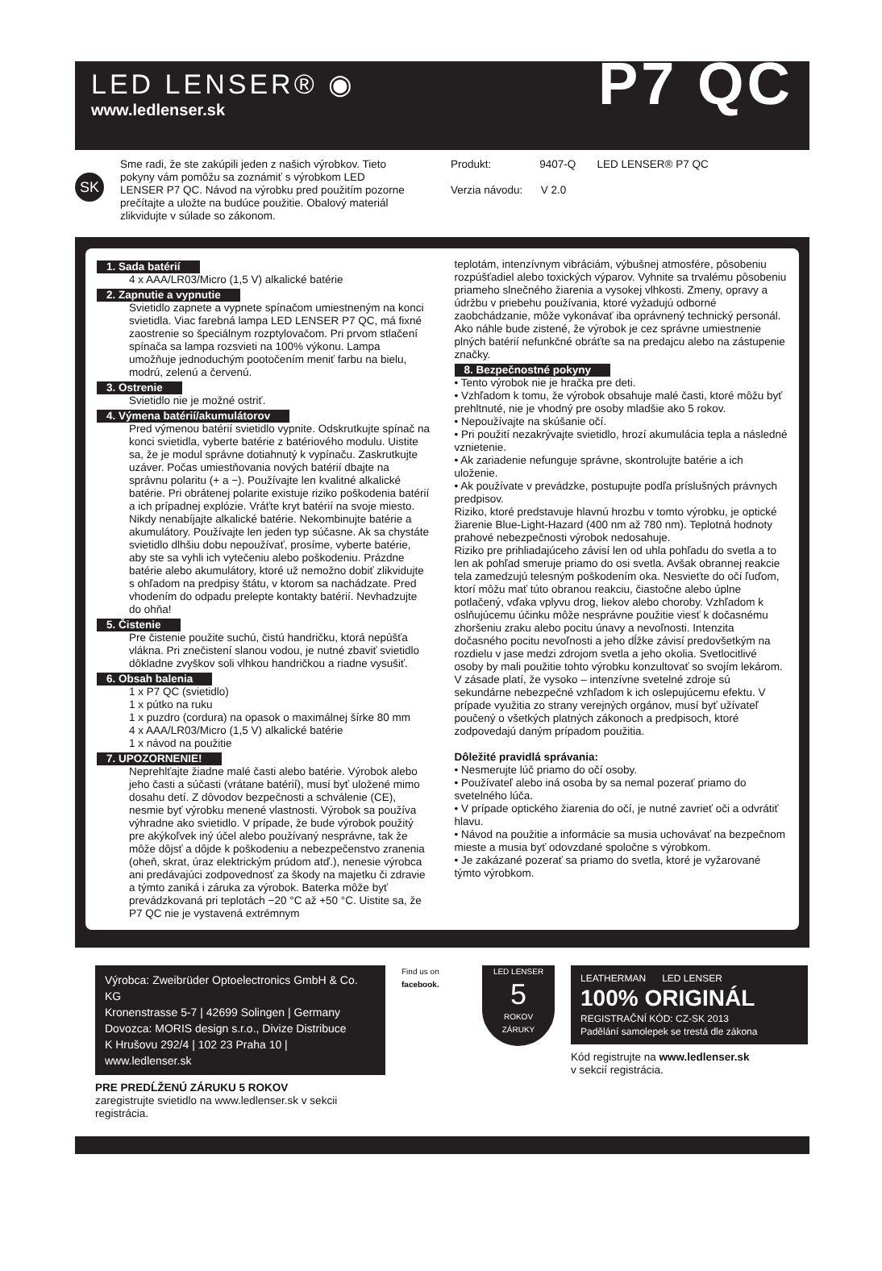LED LENSER® ◉
www.ledlenser.sk
P7 QC
SK
Sme radi, že ste zakúpili jeden z našich výrobkov. Tieto pokyny vám pomôžu sa zoznámiť s výrobkom LED LENSER P7 QC. Návod na výrobku pred použitím pozorne prečítajte a uložte na budúce použitie. Obalový materiál zlikvidujte v súlade so zákonom.
Produkt: 9407-Q LED LENSER® P7 QC
Verzia návodu: V 2.0
1. Sada batérií
4 x AAA/LR03/Micro (1,5 V) alkalické batérie
2. Zapnutie a vypnutie
Svietidlo zapnete a vypnete spínačom umiestneným na konci svietidla. Viac farebná lampa LED LENSER P7 QC, má fixné zaostrenie so špeciálnym rozptylovačom. Pri prvom stlačení spínača sa lampa rozsvieti na 100% výkonu. Lampa umožňuje jednoduchým pootočením meniť farbu na bielu, modrú, zelenú a červenú.
3. Ostrenie
Svietidlo nie je možné ostriť.
4. Výmena batérií/akumulátorov
Pred výmenou batérií svietidlo vypnite. Odskrutkujte spínač na konci svietidla, vyberte batérie z batériového modulu. Uistite sa, že je modul správne dotiahnutý k vypínaču. Zaskrutkujte uzáver. Počas umiestňovania nových batérií dbajte na správnu polaritu (+ a −). Používajte len kvalitné alkalické batérie. Pri obrátenej polarite existuje riziko poškodenia batérií a ich prípadnej explózie. Vráťte kryt batérií na svoje miesto. Nikdy nenabíjajte alkalické batérie. Nekombinujte batérie a akumulátory. Používajte len jeden typ súčasne. Ak sa chystáte svietidlo dlhšiu dobu nepoužívať, prosíme, vyberte batérie, aby ste sa vyhli ich vytečeniu alebo poškodeniu. Prázdne batérie alebo akumulátory, ktoré už nemožno dobiť zlikvidujte s ohľadom na predpisy štátu, v ktorom sa nachádzate. Pred vhodením do odpadu prelepte kontakty batérií. Nevhadzujte do ohňa!
5. Čistenie
Pre čistenie použite suchú, čistú handričku, ktorá nepúšťa vlákna. Pri znečistení slanou vodou, je nutné zbaviť svietidlo dôkladne zvyškov soli vlhkou handričkou a riadne vysušiť.
6. Obsah balenia
1 x P7 QC (svietidlo)
1 x pútko na ruku
1 x puzdro (cordura) na opasok o maximálnej šírke 80 mm
4 x AAA/LR03/Micro (1,5 V) alkalické batérie
1 x návod na použitie
7. UPOZORNENIE!
Neprehlťajte žiadne malé časti alebo batérie. Výrobok alebo jeho časti a súčasti (vrátane batérií), musí byť uložené mimo dosahu detí. Z dôvodov bezpečnosti a schválenie (CE), nesmie byť výrobku menené vlastnosti. Výrobok sa používa výhradne ako svietidlo. V prípade, že bude výrobok použitý pre akýkoľvek iný účel alebo používaný nesprávne, tak že môže dôjsť a dôjde k poškodeniu a nebezpečenstvo zranenia (oheň, skrat, úraz elektrickým prúdom atď.), nenesie výrobca ani predávajúci zodpovednosť za škody na majetku či zdravie a týmto zaniká i záruka za výrobok. Baterka môže byť prevádzkovaná pri teplotách −20 °C až +50 °C. Uistite sa, že P7 QC nie je vystavená extrémnym
teplotám, intenzívnym vibráciám, výbušnej atmosfére, pôsobeniu rozpúšťadiel alebo toxických výparov. Vyhnite sa trvalému pôsobeniu priameho slnečného žiarenia a vysokej vlhkosti. Zmeny, opravy a údržbu v priebehu používania, ktoré vyžadujú odborné zaobchádzanie, môže vykonávať iba oprávnený technický personál. Ako náhle bude zistené, že výrobok je cez správne umiestnenie plných batérií nefunkčné obráťte sa na predajcu alebo na zástupenie značky.
8. Bezpečnostné pokyny
• Tento výrobok nie je hračka pre deti.
• Vzhľadom k tomu, že výrobok obsahuje malé časti, ktoré môžu byť prehltnuté, nie je vhodný pre osoby mladšie ako 5 rokov.
• Nepoužívajte na skúšanie očí.
• Pri použití nezakrývajte svietidlo, hrozí akumulácia tepla a následné vznietenie.
• Ak zariadenie nefunguje správne, skontrolujte batérie a ich uloženie.
• Ak používate v prevádzke, postupujte podľa príslušných právnych predpisov.
Riziko, ktoré predstavuje hlavnú hrozbu v tomto výrobku, je optické žiarenie Blue-Light-Hazard (400 nm až 780 nm). Teplotná hodnoty prahové nebezpečnosti výrobok nedosahuje.
Riziko pre prihliadajúceho závisí len od uhla pohľadu do svetla a to len ak pohľad smeruje priamo do osi svetla. Avšak obrannej reakcie tela zamedzujú telesným poškodením oka. Nesvieťte do očí ľuďom, ktorí môžu mať túto obranou reakciu, čiastočne alebo úplne potlačený, vďaka vplyvu drog, liekov alebo choroby. Vzhľadom k oslňujúcemu účinku môže nesprávne použitie viesť k dočasnému zhoršeniu zraku alebo pocitu únavy a nevoľnosti. Intenzita dočasného pocitu nevoľnosti a jeho dĺžke závisí predovšetkým na rozdielu v jase medzi zdrojom svetla a jeho okolia. Svetlocitlivé osoby by mali použitie tohto výrobku konzultovať so svojím lekárom. V zásade platí, že vysoko – intenzívne svetelné zdroje sú sekundárne nebezpečné vzhľadom k ich oslepujúcemu efektu. V prípade využitia zo strany verejných orgánov, musí byť užívateľ poučený o všetkých platných zákonoch a predpisoch, ktoré zodpovedajú daným prípadom použitia.
Dôležité pravidlá správania:
• Nesmerujte lúč priamo do očí osoby.
• Používateľ alebo iná osoba by sa nemal pozerať priamo do svetelného lúča.
• V prípade optického žiarenia do očí, je nutné zavrieť oči a odvrátiť hlavu.
• Návod na použitie a informácie sa musia uchovávať na bezpečnom mieste a musia byť odovzdané spoločne s výrobkom.
• Je zakázané pozerať sa priamo do svetla, ktoré je vyžarované týmto výrobkom.
Výrobca: Zweibrüder Optoelectronics GmbH & Co. KG
Kronenstrasse 5-7 | 42699 Solingen | Germany
Dovozca: MORIS design s.r.o., Divize Distribuce
K Hrušovu 292/4 | 102 23 Praha 10 | www.ledlenser.sk
PRE PREDĹŽENÚ ZÁRUKU 5 ROKOV
zaregistrujte svietidlo na www.ledlenser.sk v sekcii registrácia.
Find us on facebook.
LED LENSER
5
ROKOV
ZÁRUKY
LEATHERMAN LED LENSER
100% ORIGINÁL
REGISTRAČNÍ KÓD: CZ-SK 2013
Padělání samolepek se trestá dle zákona
Kód registrujte na www.ledlenser.sk
v sekcií registrácia.